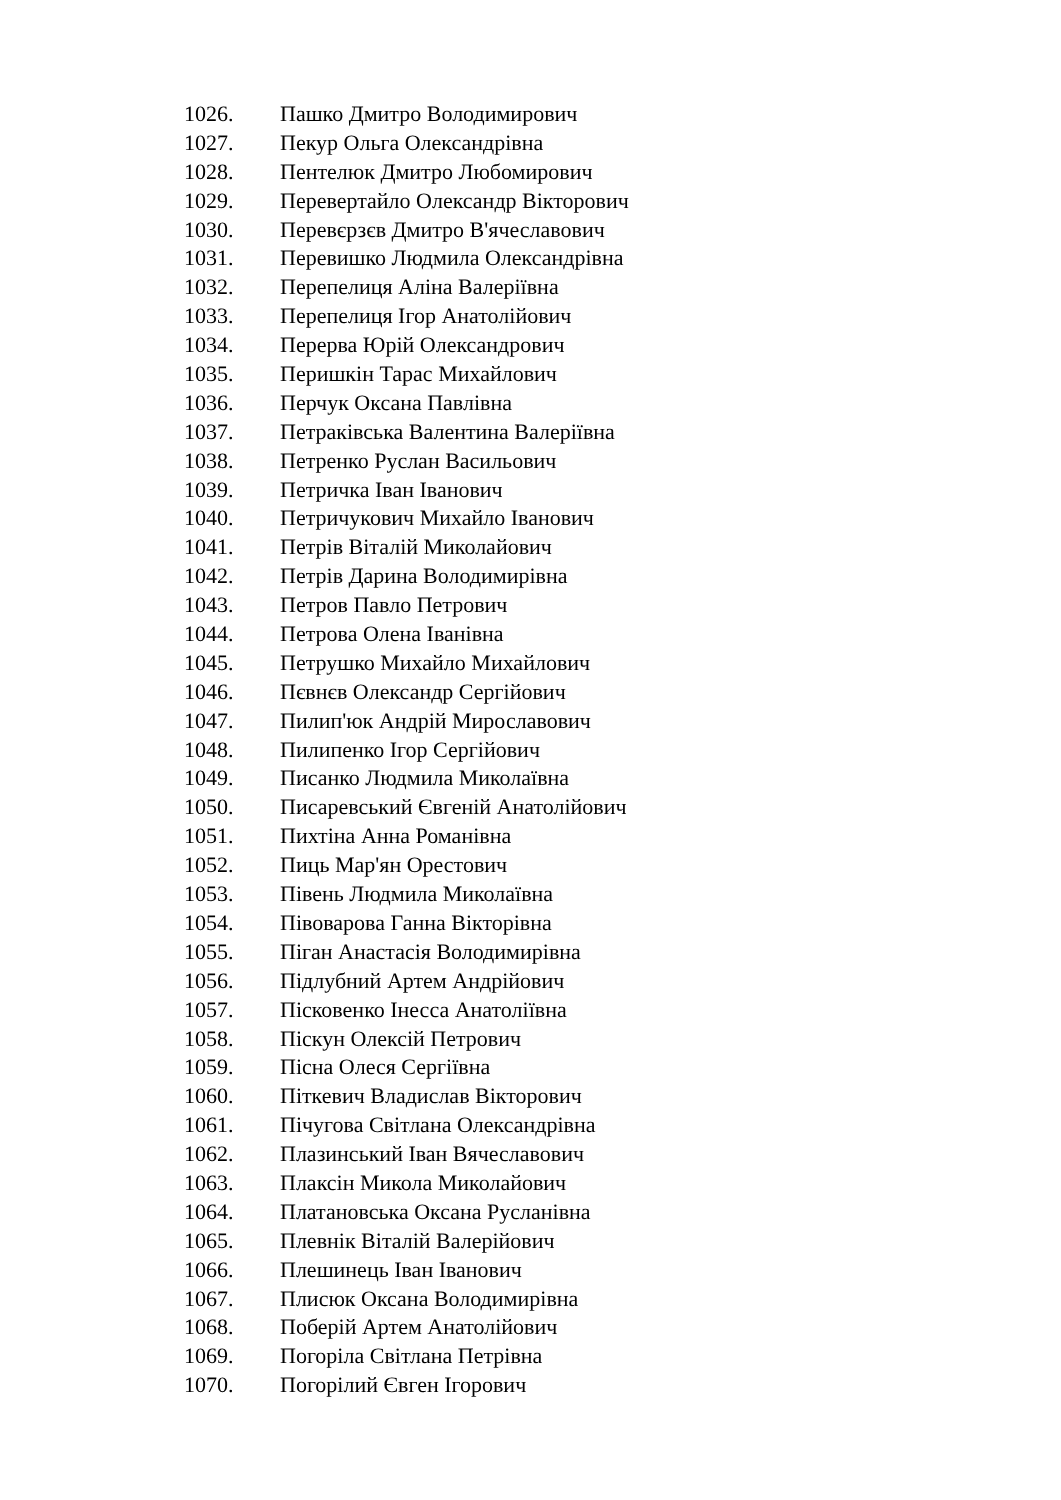1026. Пашко Дмитро Володимирович
1027. Пекур Ольга Олександрівна
1028. Пентелюк Дмитро Любомирович
1029. Перевертайло Олександр Вікторович
1030. Перевєрзєв Дмитро В'ячеславович
1031. Перевишко Людмила Олександрівна
1032. Перепелиця Аліна Валеріївна
1033. Перепелиця Ігор Анатолійович
1034. Перерва Юрій Олександрович
1035. Перишкін Тарас Михайлович
1036. Перчук Оксана Павлівна
1037. Петраківська Валентина Валеріївна
1038. Петренко Руслан Васильович
1039. Петричка Іван Іванович
1040. Петричукович Михайло Іванович
1041. Петрів Віталій Миколайович
1042. Петрів Дарина Володимирівна
1043. Петров Павло Петрович
1044. Петрова Олена Іванівна
1045. Петрушко Михайло Михайлович
1046. Пєвнєв Олександр Сергійович
1047. Пилип'юк Андрій Мирославович
1048. Пилипенко Ігор Сергійович
1049. Писанко Людмила Миколаївна
1050. Писаревський Євгеній Анатолійович
1051. Пихтіна Анна Романівна
1052. Пиць Мар'ян Орестович
1053. Півень Людмила Миколаївна
1054. Півоварова Ганна Вікторівна
1055. Піган Анастасія Володимирівна
1056. Підлубний Артем Андрійович
1057. Пісковенко Інесса Анатоліївна
1058. Піскун Олексій Петрович
1059. Пісна Олеся Сергіївна
1060. Піткевич Владислав Вікторович
1061. Пічугова Світлана Олександрівна
1062. Плазинський Іван Вячеславович
1063. Плаксін Микола Миколайович
1064. Платановська Оксана Русланівна
1065. Плевнік Віталій Валерійович
1066. Плешинець Іван Іванович
1067. Плисюк Оксана Володимирівна
1068. Поберій Артем Анатолійович
1069. Погоріла Світлана Петрівна
1070. Погорілий Євген Ігорович